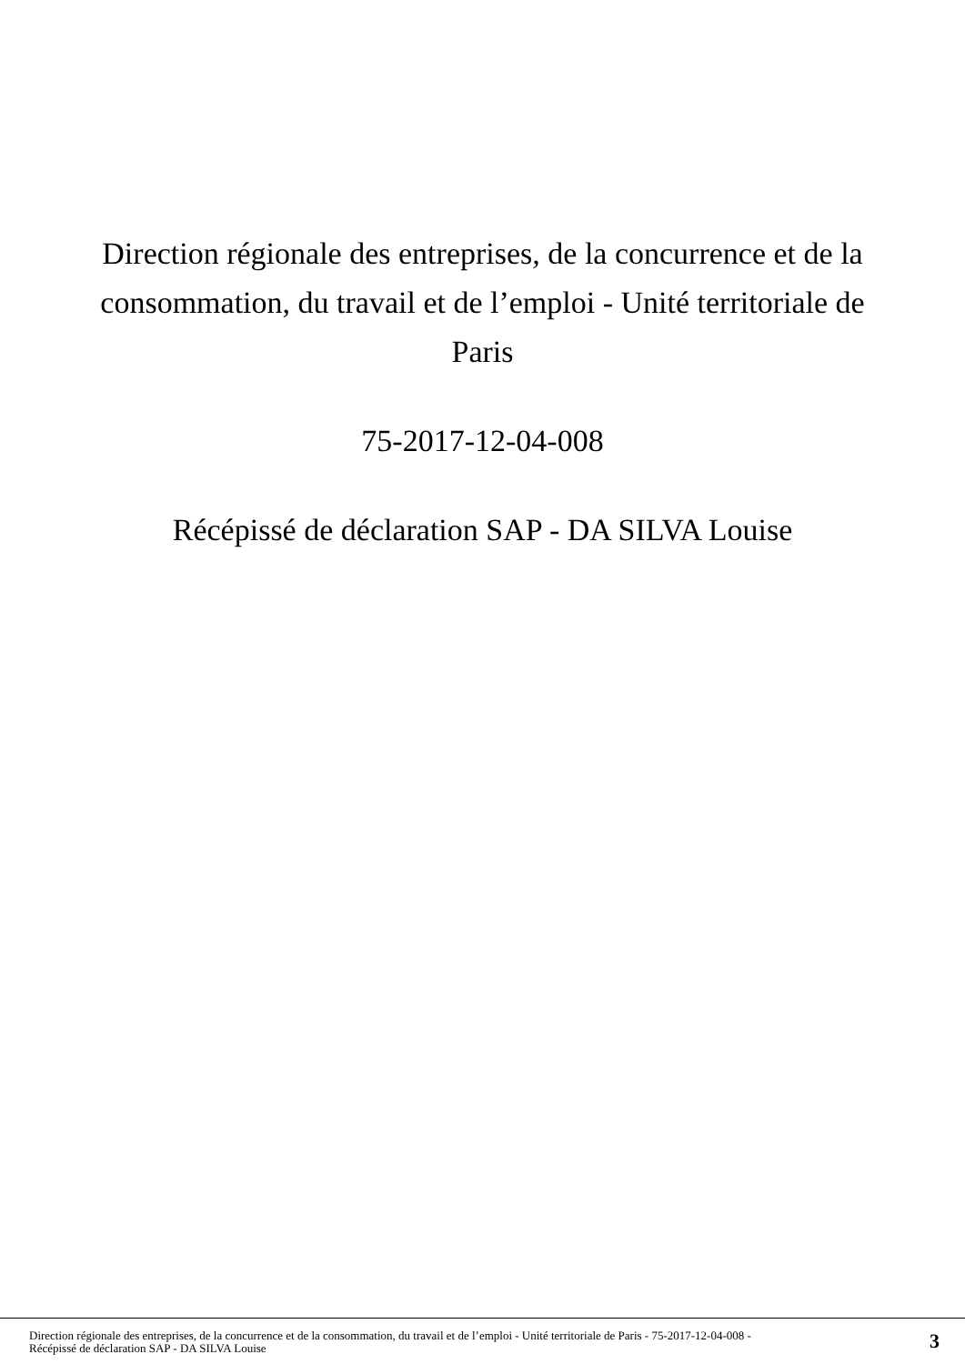Direction régionale des entreprises, de la concurrence et de la consommation, du travail et de l’emploi - Unité territoriale de Paris
75-2017-12-04-008
Récépissé de déclaration SAP - DA SILVA Louise
Direction régionale des entreprises, de la concurrence et de la consommation, du travail et de l’emploi - Unité territoriale de Paris - 75-2017-12-04-008 -
Récépissé de déclaration SAP - DA SILVA Louise
3